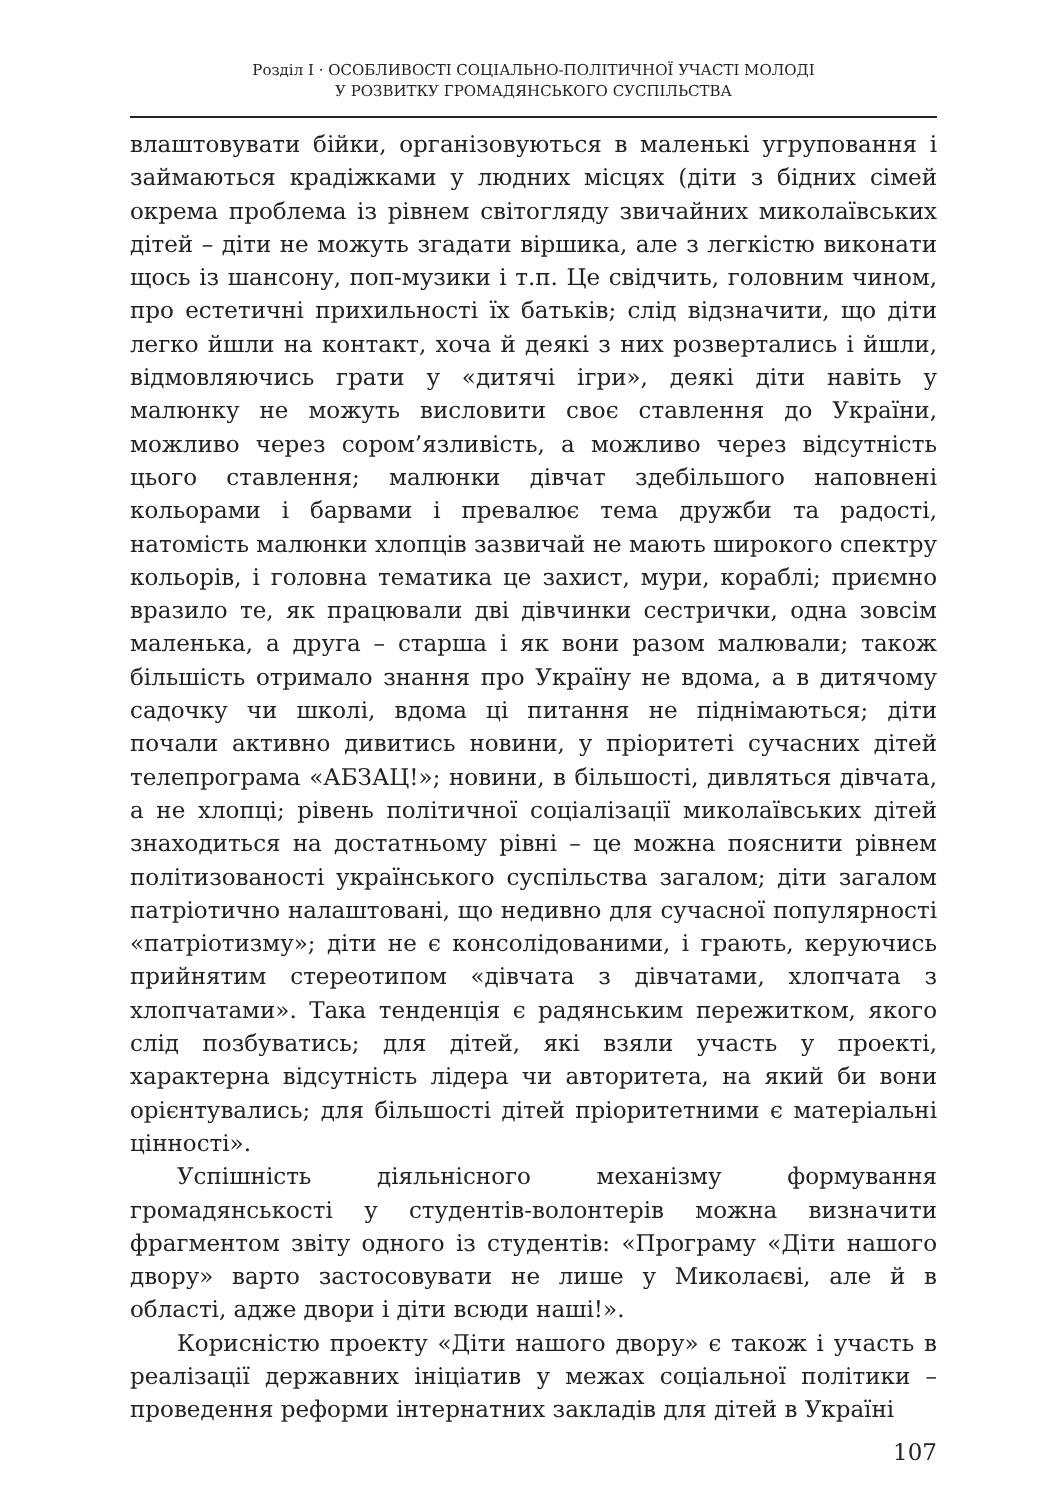Розділ I · ОСОБЛИВОСТІ СОЦІАЛЬНО-ПОЛІТИЧНОЇ УЧАСТІ МОЛОДІ
У РОЗВИТКУ ГРОМАДЯНСЬКОГО СУСПІЛЬСТВА
влаштовувати бійки, організовуються в маленькі угруповання і займаються крадіжками у людних місцях (діти з бідних сімей окрема проблема із рівнем світогляду звичайних миколаївських дітей – діти не можуть згадати віршика, але з легкістю виконати щось із шансону, поп-музики і т.п. Це свідчить, головним чином, про естетичні прихильності їх батьків; слід відзначити, що діти легко йшли на контакт, хоча й деякі з них розвертались і йшли, відмовляючись грати у «дитячі ігри», деякі діти навіть у малюнку не можуть висловити своє ставлення до України, можливо через сором’язливість, а можливо через відсутність цього ставлення; малюнки дівчат здебільшого наповнені кольорами і барвами і превалює тема дружби та радості, натомість малюнки хлопців зазвичай не мають широкого спектру кольорів, і головна тематика це захист, мури, кораблі; приємно вразило те, як працювали дві дівчинки сестрички, одна зовсім маленька, а друга – старша і як вони разом малювали; також більшість отримало знання про Україну не вдома, а в дитячому садочку чи школі, вдома ці питання не піднімаються; діти почали активно дивитись новини, у пріоритеті сучасних дітей телепрограма «АБЗАЦ!»; новини, в більшості, дивляться дівчата, а не хлопці; рівень політичної соціалізації миколаївських дітей знаходиться на достатньому рівні – це можна пояснити рівнем політизованості українського суспільства загалом; діти загалом патріотично налаштовані, що недивно для сучасної популярності «патріотизму»; діти не є консолідованими, і грають, керуючись прийнятим стереотипом «дівчата з дівчатами, хлопчата з хлопчатами». Така тенденція є радянським пережитком, якого слід позбуватись; для дітей, які взяли участь у проекті, характерна відсутність лідера чи авторитета, на який би вони орієнтувались; для більшості дітей пріоритетними є матеріальні цінності».
Успішність діяльнісного механізму формування громадянськості у студентів-волонтерів можна визначити фрагментом звіту одного із студентів: «Програму «Діти нашого двору» варто застосовувати не лише у Миколаєві, але й в області, адже двори і діти всюди наші!».
Корисністю проекту «Діти нашого двору» є також і участь в реалізації державних ініціатив у межах соціальної політики – проведення реформи інтернатних закладів для дітей в Україні
107